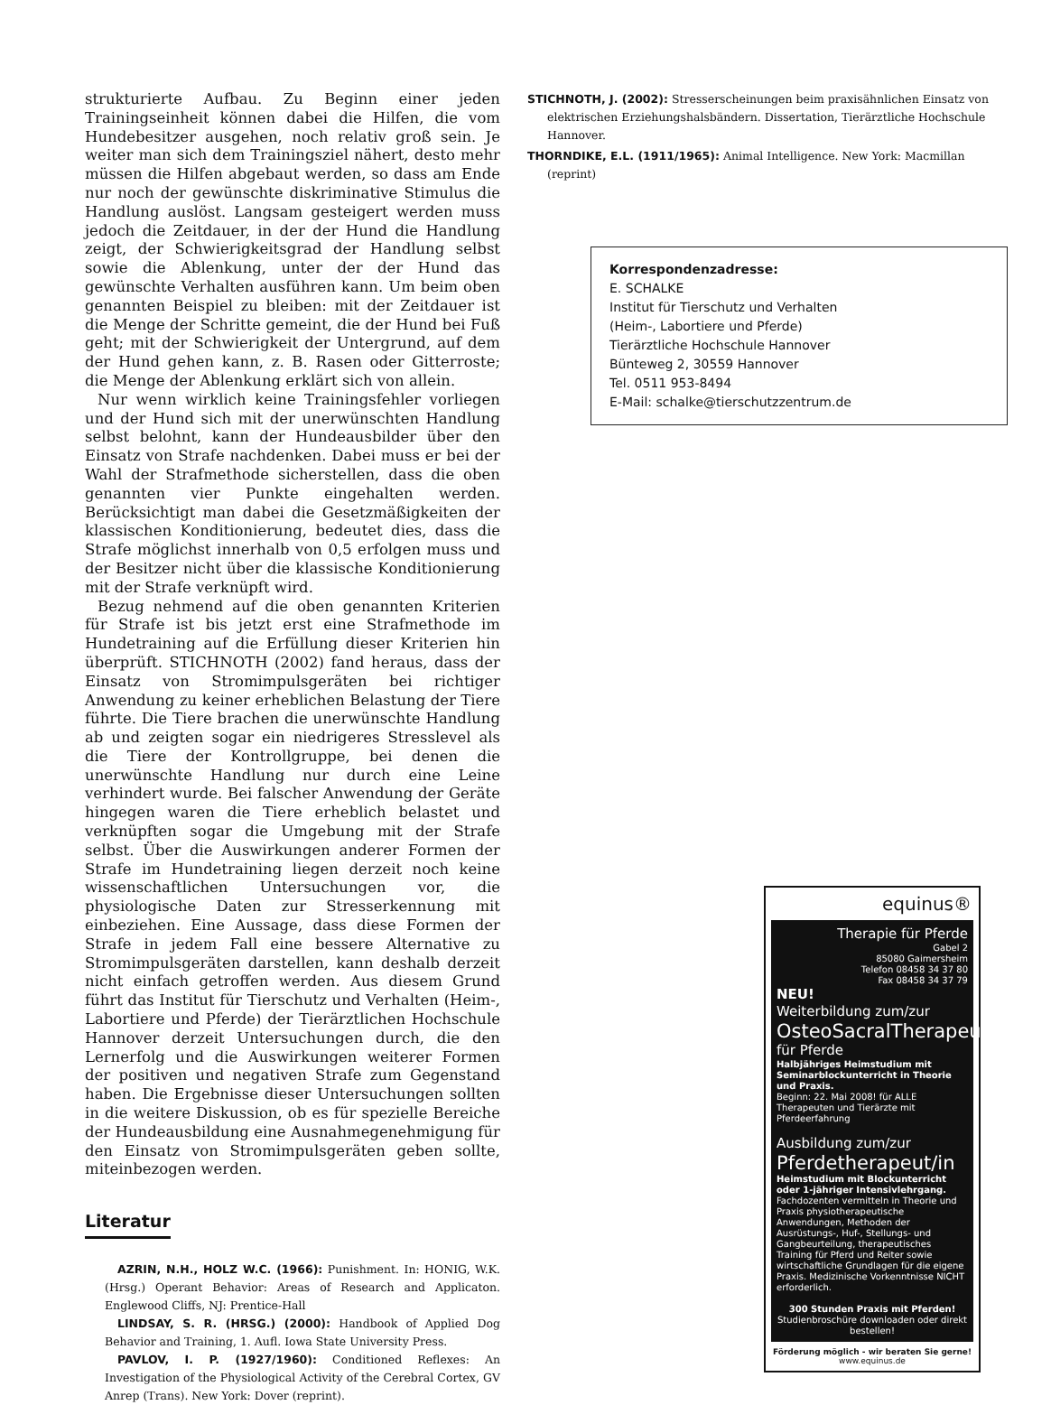strukturierte Aufbau. Zu Beginn einer jeden Trainingseinheit können dabei die Hilfen, die vom Hundebesitzer ausgehen, noch relativ groß sein. Je weiter man sich dem Trainingsziel nähert, desto mehr müssen die Hilfen abgebaut werden, so dass am Ende nur noch der gewünschte diskriminative Stimulus die Handlung auslöst. Langsam gesteigert werden muss jedoch die Zeitdauer, in der der Hund die Handlung zeigt, der Schwierigkeitsgrad der Handlung selbst sowie die Ablenkung, unter der der Hund das gewünschte Verhalten ausführen kann. Um beim oben genannten Beispiel zu bleiben: mit der Zeitdauer ist die Menge der Schritte gemeint, die der Hund bei Fuß geht; mit der Schwierigkeit der Untergrund, auf dem der Hund gehen kann, z. B. Rasen oder Gitterroste; die Menge der Ablenkung erklärt sich von allein.
Nur wenn wirklich keine Trainingsfehler vorliegen und der Hund sich mit der unerwünschten Handlung selbst belohnt, kann der Hundeausbilder über den Einsatz von Strafe nachdenken. Dabei muss er bei der Wahl der Strafmethode sicherstellen, dass die oben genannten vier Punkte eingehalten werden. Berücksichtigt man dabei die Gesetzmäßigkeiten der klassischen Konditionierung, bedeutet dies, dass die Strafe möglichst innerhalb von 0,5 erfolgen muss und der Besitzer nicht über die klassische Konditionierung mit der Strafe verknüpft wird.
Bezug nehmend auf die oben genannten Kriterien für Strafe ist bis jetzt erst eine Strafmethode im Hundetraining auf die Erfüllung dieser Kriterien hin überprüft. STICHNOTH (2002) fand heraus, dass der Einsatz von Stromimpulsgeräten bei richtiger Anwendung zu keiner erheblichen Belastung der Tiere führte. Die Tiere brachen die unerwünschte Handlung ab und zeigten sogar ein niedrigeres Stresslevel als die Tiere der Kontrollgruppe, bei denen die unerwünschte Handlung nur durch eine Leine verhindert wurde. Bei falscher Anwendung der Geräte hingegen waren die Tiere erheblich belastet und verknüpften sogar die Umgebung mit der Strafe selbst. Über die Auswirkungen anderer Formen der Strafe im Hundetraining liegen derzeit noch keine wissenschaftlichen Untersuchungen vor, die physiologische Daten zur Stresserkennung mit einbeziehen. Eine Aussage, dass diese Formen der Strafe in jedem Fall eine bessere Alternative zu Stromimpulsgeräten darstellen, kann deshalb derzeit nicht einfach getroffen werden. Aus diesem Grund führt das Institut für Tierschutz und Verhalten (Heim-, Labortiere und Pferde) der Tierärztlichen Hochschule Hannover derzeit Untersuchungen durch, die den Lernerfolg und die Auswirkungen weiterer Formen der positiven und negativen Strafe zum Gegenstand haben. Die Ergebnisse dieser Untersuchungen sollten in die weitere Diskussion, ob es für spezielle Bereiche der Hundeausbildung eine Ausnahmegenehmigung für den Einsatz von Stromimpulsgeräten geben sollte, miteinbezogen werden.
Literatur
AZRIN, N.H., HOLZ W.C. (1966): Punishment. In: HONIG, W.K. (Hrsg.) Operant Behavior: Areas of Research and Applicaton. Englewood Cliffs, NJ: Prentice-Hall
LINDSAY, S. R. (HRSG.) (2000): Handbook of Applied Dog Behavior and Training, 1. Aufl. Iowa State University Press.
PAVLOV, I. P. (1927/1960): Conditioned Reflexes: An Investigation of the Physiological Activity of the Cerebral Cortex, GV Anrep (Trans). New York: Dover (reprint).
STICHNOTH, J. (2002): Stresserscheinungen beim praxisähnlichen Einsatz von elektrischen Erziehungshalsbändern. Dissertation, Tierärztliche Hochschule Hannover.
THORNDIKE, E.L. (1911/1965): Animal Intelligence. New York: Macmillan (reprint)
Korrespondenzadresse:
E. SCHALKE
Institut für Tierschutz und Verhalten
(Heim-, Labortiere und Pferde)
Tierärztliche Hochschule Hannover
Bünteweg 2, 30559 Hannover
Tel. 0511 953-8494
E-Mail: schalke@tierschutzzentrum.de
equinus®
Therapie für Pferde
Gabel 2
85080 Gaimersheim
Telefon 08458 34 37 80
Fax 08458 34 37 79
NEU!
Weiterbildung zum/zur
OsteoSacralTherapeut/in
für Pferde
Halbjähriges Heimstudium mit Seminarblockunterricht in Theorie und Praxis.
Beginn: 22. Mai 2008! für ALLE Therapeuten und Tierärzte mit Pferdeerfahrung
Ausbildung zum/zur
Pferdetherapeut/in
Heimstudium mit Blockunterricht oder 1-jähriger Intensivlehrgang.
Fachdozenten vermitteln in Theorie und Praxis physiotherapeutische Anwendungen, Methoden der Ausrüstungs-, Huf-, Stellungs- und Gangbeurteilung, therapeutisches Training für Pferd und Reiter sowie wirtschaftliche Grundlagen für die eigene Praxis. Medizinische Vorkenntnisse NICHT erforderlich.
300 Stunden Praxis mit Pferden!
Studienbroschüre downloaden oder direkt bestellen!
Förderung möglich - wir beraten Sie gerne!
www.equinus.de